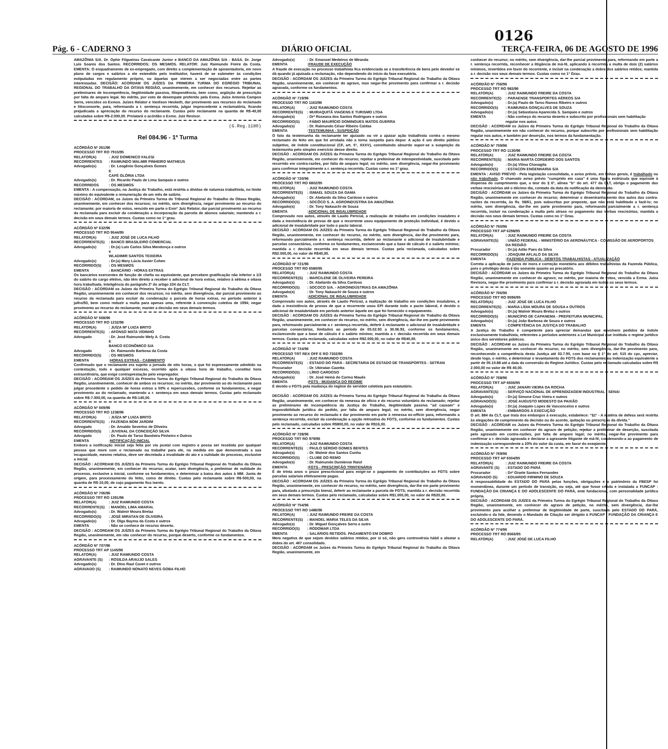0126
Pág. 6 - CADERNO 3 DIÁRIO OFICIAL TERÇA-FEIRA, 06 DE AGOSTO DE 1996
AMAZÔNIA S/A. Dr. Ophir Filgueiras Cavalcante Junior e BANCO DA AMAZÔNIA S/A - BASA. Dr. Jorge Luis Soares dos Santos. RECORRIDOS: OS MESMOS. RELATOR: Juiz Raimundo Freire da Costa. EMENTA: O enquadramento de ex-empregado, com direito a complementação de aposentadoria, em novo plano de cargos e salários a ele estendido pelo instituidor, haverá de se submeter às condições estipuladas em regulamento próprio, ou àquelas que vierem a ser negociadas entre as partes interessadas. DECISÃO: ACORDAM OS JUÍZES DA PRIMEIRA TURMA DO EGRÉGIO TRIBUNAL REGIONAL DO TRABALHO DA OITAVA REGIÃO, unanimemente, em conhecer dos recursos. Rejeitar as preliminares de incompetência, ilegitimidade passiva, litispendência, bem como, argüição de prescrição por falta de amparo legal. No mérito, por voto de desempate proferido pela Exma. Juíza Antonia Campos Serra, vencidos os Exmos. Juízes Relator e Vanilson Hesketh, dar provimento aos recursos do reclamado e litisconsorte, para, reformando a r. sentença recorrida, julgar improcedente a reclamatória, ficando prejudicada a apreciação do recurso do reclamante. Custas pelo reclamante na quantia de R$-40,00 calculadas sobre R$-2.000,00. Prolatará o acórdão o Exmo. Juiz Revisor.
(G.Reg.1180)
Rel 084.96 - 1ª Turma
ACÓRDÃO Nº 261/96
PROCESSO TRT RO 7915/95
RELATOR(A): JUIZ DOMENICO FALESI
RECORRENTES: RAIMUNDO WALMIR PINHEIRO MATHEUS
Advogado(s): Dr. Leogênio Gonçalves Gomes
E
CAFÉ GLÓRIA LTDA
Advogado(s): Dr. Ricardo Paulo de Lima Sampaio e outros
RECORRIDOS: OS MESMOS
EMENTA : A compensação, na Justiça do Trabalho, está restrita a dívidas de natureza trabalhista, no limite máximo do equivalente a remuneração de um mês de salário.
DECISÃO : ACORDAM, os Juízes da Primeira Turma do Tribunal Regional do Trabalho da Oitava Região, unanimemente, em conhecer dos recursos; no mérito, sem divergência, negar provimento ao recurso do reclamante; por maioria de votos, vencido em parte o Exmº Juiz Relator, dar parcial provimento ao recurso da reclamada para excluir da condenação a incorporação da parcela de abonos salariais; mantendo a r. decisão em seus demais termos. Custas como no 1º grau.
ACÓRDÃO Nº 632/96
PROCESSO TRT RO 9544/95
RELATOR(A): JUIZ JOSÉ DE LUCA FILHO
RECORRENTE(S): BANCO BRASILEIRO COMERCIAL
Advogado(s): Dr.(a) Luis Carlos Silva Mendonça e outros
e
WLADIMIR SANTOS TEIXEIRA
Advogado(s): Dr.(a) Mary Lúcia Xavier Cohen
RECORRIDO(S): OS MESMOS
EMENTA: BANCÁRIO - HORAS EXTRAS
Os bancários exercentes de função de chefia ou equivalente, que percebem gratificação não inferior a 1/3 do salário do cargo efetivo, não têm direito a receber o adicional de hora extras, relativo à sétima e oitava hora trabalhada. Inteligência do parágrafo 2º do artigo 224 da CLT.
DECISÃO : ACORDAM os Juízes da Primeira Turma do Egrégio Tribunal Regional do Trabalho da Oitava Região, unanimemente em conhecer dos recursos; no mérito, sem divergência, dar parcial provimento ao recurso da reclamada para excluir da condenação a parcela de horas extras, no período anterior à julho/93, bem como reduzir a multa para apenas uma, referente à convenção coletiva de 1994; negar provimento ao recurso do reclamante; manter a decisão em seus demais termos.
ACÓRDÃO Nº 668/96
PROCESSO TRT RO 1232/96
RELATOR(A): JUÍZA Mª LUIZA BRITO
RECORRENTE(S): AFONSO MATA VIDINHO
Advogado: Dr. José Raimundo Wely A. Costa
E
BANCO ECONÔMICO S/A
Advogado: Dr. Raimundo Barbosa da Costa
RECORRIDO(S): OS MESMOS
EMENTA: HORAS EXTRAS - CABIMENTO
Confirmado que o reclamante era sujeito a jornada de oito horas, o que foi expressamente admitido na contestação, todo e qualquer excesso, ocorrido após a oitava hora de trabalho, constitui hora extraordinária, que exige contraprestação pelo empregador.
DECISÃO : ACORDAM OS JUÍZES da Primeira Turma do Egrégio Tribunal Regional do Trabalho da Oitava Região, unanimemente, conhecer de ambos os recursos; no mérito, dar provimento ao do reclamante para julgar procedente o pedido de horas extras a 50% e repercussões, conforme os fundamentos, e negar provimento ao do reclamado, mantendo a r. sentença em seus demais termos. Custas pelo reclamado sobre R$-7.000,00, na quantia de R$-140,00.
ACÓRDÃO Nº 669/96
PROCESSO TRT RO 1238/96
RELATOR(A): JUÍZA Mª LUIZA BRITO
RECORRENTE(S): FAZENDA BOM JARDIM
Advogado: Dr. Arnaldo Severino de Oliveira
RECORRIDO(S): JUVENAL DA CONCEIÇÃO SILVA
Advogado: Dr. Paulo de Tarso Bandeira Pinheiro e Outros
EMENTA: NOTIFICAÇÃO INICIAL
Embora a notificação inicial seja feita por via postal com registro e possa ser recebida por qualquer pessoa que more com o reclamado ou trabalhe para ele, na medida em que demonstrada a sua incapacidade, mesmo relativa, deve ser decretada a invalidade do ato e a nulidade do processo, exclusive a inicial.
DECISÃO : ACORDAM OS JUÍZES da Primeira Turma do Egrégio Tribunal Regional do Trabalho da Oitava Região, unanimemente, em conhecer do recurso; acatar, sem divergência, a preliminar de nulidade do processo, exclusive a inicial, conforme os fundamentos, e determinar a baixa dos autos à MM. Junta de origem, para processamento do feito, como de direito. Custas pelo reclamante sobre R$-500,00, na quantia de R$-10,00, de cujo pagamento fica isento.
ACÓRDÃO Nº 706/96
PROCESSO TRT RO 1391/96
RELATOR(A): JUIZ RAIMUNDO COSTA
RECORRENTE(S): MANOEL LIMA AMARAL
Advogado(s): Dr. Walmir Moura Brelaz
RECORRIDO(S): JOSÉ MIRATAN DE OLIVEIRA
Advogado(s): Dr. Olga Bayma da Costa e outros
EMENTA: Não se conhece de recurso deserto.
DECISÃO : ACORDAM OS JUÍZES da Primeira Turma do Egrégio Tribunal Regional do Trabalho da Oitava Região, unanimemente, em não conhecer do recurso, porque deserto, conforme os fundamentos.
ACÓRDÃO Nº 707/96
PROCESSO TRT AP 1145/96
RELATOR(A): JUIZ RAIMUNDO COSTA
AGRAVANTE (S): ROSILDA ARAUJO SALES
Advogado(s): Dr. Dino Raul Cavet e outros
AGRAVADO (S): RAIMUNDO NONATO NEVES GOBA FILHO
Advogado(s): Dr. Emanoel Medeiros de Miranda
EMENTA: FRAUDE DE EXECUÇÃO
A fraude de execução no processo trabalhista fica evidenciada se a transferência de bens pelo devedor se dá quando já ajuizada a reclamação, não dependendo do início da fase executória.
DECISÃO : ACORDAM OS JUÍZES da Primeira Turma do Egrégio Tribunal Regional do Trabalho da Oitava Região, unanimemente, em conhecer do agravo, mas negar-lhe provimento para confirmar a r. decisão agravada, conforme os fundamentos.
ACÓRDÃO Nº 719/96
PROCESSO TRT RO 1163/96
RELATOR(A): JUIZ RAIMUNDO COSTA
RECORRENTE(S): MUIRAQUITÃ VIAGENS E TURISMO LTDA
Advogado(s): Drª Roseana dos Santos Rodrigues e outros
RECORRIDO(S): FÁBIO MAURÍCIO DOMINGUES MATOS GUERRA
Advogado(s): Dr. Raimundo César Ribeiro Caldas
EMENTA: TESTEMUNHA - SUSPEIÇÃO
O fato da testemunha da reclamante ter ajuizado ou vir a ajuizar ação trabalhista contra o mesmo reclamado do feito em que foi arrolada não a torna suspeita para depor. A ação é um direito público subjetivo, de índole constitucional (CF, art. 5º, XXXV), constituindo absurdo supor-se a suspeição da testemunha pelo simples exercício desse direito.
DECISÃO : ACORDAM OS JUÍZES da Primeira Turma do Egrégio Tribunal Regional do Trabalho da Oitava Região, unanimemente, em conhecer do recurso; rejeitar a preliminar de intempestividade, suscitada pelo recorrido em contra-razões, por falta de amparo legal; no mérito, sem divergência, negar-lhe provimento para confirmar integralmente a r. sentença recorrida. Custas como no 1º grau.
ACÓRDÃO Nº 720/96
PROCESSO TRT RO 6802/95
RELATOR(A): JUIZ RAIMUNDO COSTA
RECORRENTE(S): ISMAEL SOUZA DA GAMA
Advogado(s): Dr. Abelardo da Silva Cardoso e outros
RECORRIDO(S): SOCÔCO S. A. AGROINDÚSTRIA DA AMAZÔNIA
Advogado(s): Dr. Tony Nakauchi de Souza
EMENTA: ADICIONAL DE INSALUBRIDADE
Comprovado nos autos, através de Laudo Pericial, a realização de trabalho em condições insalubres e dada a inexistência de provas de que o recorrente usou equipamento de proteção individual, é devido o adicional de insalubridade por todo o pacto laboral.
DECISÃO : ACORDAM OS JUÍZES da Primeira Turma do Egrégio Tribunal Regional do Trabalho da Oitava Região, unanimemente, em conhecer do recurso, no mérito, sem divergência, dar-lhe provimento para, reformando parcialmente a r. sentença recorrida, deferir ao reclamante o adicional de insalubridade e parcelas consectárias, conforme os fundamentos, esclarecendo que a base de cálculo é o salário mínimo; mantida a r. decisão recorrida em seus demais termos. Custas pela reclamada, calculadas sobre R$2.000,00, no valor de R$40,00.
ACÓRDÃO Nº 721/96
PROCESSO TRT RO 6580/95
RELATOR(A): JUIZ RAIMUNDO COSTA
RECORRENTE(S): MARCILENE DE OLIVEIRA PEREIRA
Advogado(s): Dr. Abelardo da Silva Cardoso
RECORRIDO(S): SOCOCO S/A. - AGROINDÚSTRIAS DA AMAZÔNIA
Advogado(s): Dr. Tony Nakauchi de Souza e outros
EMENTA: ADICIONAL DE INSALUBRIDADE
Comprovado nos autos, através de Laudo Pericial, a realização de trabalho em condições insalubres, e dada a inexistência de provas de que a recorrente usou EPI durante todo o pacto laboral, é devido o adicional de insalubridade em período anterior àquele em que foi fornecido o equipamento.
DECISÃO : ACORDAM OS JUÍZES da Primeira Turma do Egrégio Tribunal Regional do Trabalho da Oitava Região, unanimemente, em conhecer do recurso, no mérito, sem divergência, dar-lhe em parte provimento para, reformando parcialmente a r. sentença recorrida, deferir à reclamante o adicional de insalubridade e parcelas consectárias, limitados ao período de 05.02.93 a 30.06.93, conforme os fundamentos, esclarecendo que a base de cálculo é o salário mínimo; mantida a r. decisão recorrida em seus demais termos. Custas pela reclamada, calculadas sobre R$2.000,00, no valor de R$40,00.
ACÓRDÃO Nº 724/96
PROCESSO TRT REX OFF E RO 7302/95
RELATOR(A): JUIZ RAIMUNDO COSTA
RECORRENTE(S): ESTADO DO PARÁ - SECRETARIA DE ESTADO DE TRANSPORTES - SETRAN
Procurador: Dr. Ubiratan Cazetta
RECORRIDO(S): LÍRIO CARDOSO
Advogado(s): Dr. José Heinà do Carmo Maués
EMENTA: FGTS - MUDANÇA DO REGIME
É devido o FGTS pela mudança do regime do servidor celetista para estatutário.
DECISÃO : ACORDAM OS JUÍZES da Primeira Turma do Egrégio Tribunal Regional do Trabalho da Oitava Região, unanimemente, em conhecer da remessa de ofício e do recurso voluntário do reclamado; rejeitar as preliminares de incompetência da Justiça do Trabalho, ilegitimidade passiva "ad causam" e impossibilidade jurídica do pedido, por falta de amparo legal; no mérito, sem divergência, negar provimento ao recurso do reclamado e dar provimento em parte à remessa ex-officio para, reformando a sentença recorrida, excluir da condenação a opção retroativa do FGTS, conforme os fundamentos. Custas pelo reclamado, calculadas sobre R$800,00, no valor de R$16,00.
ACÓRDÃO Nº 728/96
PROCESSO TRT RO 979/96
RELATOR(A): JUIZ RAIMUNDO COSTA
RECORRENTE(S): PAULO SÉRGIO GOMES BENTES
Advogado(s): Dr. Walmir dos Santos Cunha
RECORRIDO(S): CLUBE DO REMO
Advogado(s): Dr. Raimundo Dumiense Raiol
EMENTA: FGTS - PRESCRIÇÃO TRINTENÁRIA
É de trinta anos o prazo prescricional para exigir-se o pagamento de contribuições ao FGTS sobre parcelas salariais efetivamente pagas.
DECISÃO : ACORDAM OS JUÍZES da Primeira Turma do Egrégio Tribunal Regional do Trabalho da Oitava Região, unanimemente, em conhecer do recurso, no mérito, sem divergência, dar-lhe em parte provimento para, afastada a prescrição bienal, deferir ao reclamante a parcela de FGTS; mantida a r. decisão recorrida em seus demais termos. Custas pelo reclamado, calculadas sobre R$1.000,00, no valor de R$20,00.
ACÓRDÃO Nº 754/96
PROCESSO TRT RO 1486/96
RELATOR(A): JUIZ RAIMUNDO FREIRE DA COSTA
RECORRENTE(S): MANOEL MARIA TELES DA SILVA
Advogado(s): Dr. Miguel Gonçalves Serra e outro
RECORRIDO(S): RODOMAR LTDA
EMENTA: SALÁRIOS RETIDOS. PAGAMENTO EM DOBRO
Mera negativa de que sejam devidos salários retidos, por si só, não gera controvérsia hábil a afastar a dobra do art. 467 consolidado.
DECISÃO : ACORDAM os Juízes da Primeira Turma do Egrégio Tribunal Regional do Trabalho da Oitava Região, unanimemente, em
conhecer do recurso; no mérito, sem divergência, dar-lhe parcial provimento para, reformando em parte a r. sentença recorrida, reconhecer a litigância de má-fé, aplicando à recorrida a multa de dois (2) salários mínimos, revertidos em favor do recorrente, e incluir na condenação a dobra dos salários retidos; mantida a r. decisão nos seus demais termos. Custas como no 1º Grau.
ACÓRDÃO Nº 756/96
PROCESSO TRT RO 983/96
RELATOR(A): JUIZ RAIMUNDO FREIRE DA COSTA
RECORRENTE(S): PARAENSE TRANSPORTES AÉREOS S/A
Advogado(s): Dr.(a) Paulo de Tarso Ramos Ribeiro e outros
RECORRIDO(S): RAIMUNDA GONÇALVES DE SOUZA
Advogado(s): Dr.(a) Sebastiana Aparecida S. Sampaio e outros
EMENTA: Não conheço do recurso deserto e subscrito por profissionais sem habilitação regular nos autos.
DECISÃO : ACORDAM os Juízes da Primeira Turma do Egrégio Tribunal Regional do Trabalho da Oitava Região, unanimemente em não conhecer do recurso, porque subscrito por profissionais sem habilitação regular nos autos, e também por deserção, nos termos da fundamentação.
ACÓRDÃO Nº 759/96
PROCESSO TRT RO 1130/96
RELATOR(A): JUIZ RAIMUNDO FREIRE DA COSTA
RECORRENTE(S): MARIA MARTA CORDEIRO DOS SANTOS
Advogado(s): Dr.(a) Vilma Chavaglia
RECORRIDO(S): ESTACON ENGENHARIA S/A
EMENTA : AVISO PRÉVIO - Pela legislação consolidada, o aviso prévio, em linhas gerais, é trabalhado ou não trabalhado. O chamado aviso prévio "cumprido em casa" é uma figura esdrúxula que equivale à dispensa do cumprimento que, a teor do § 6º, alínea "b" do art. 477 da CLT, obriga o pagamento das verbas rescisórias até o décimo dia, contado da data da notificação da demissão.
DECISÃO : ACORDAM os Juízes da Primeira Turma do Egrégio Tribunal Regional do Trabalho da Oitava Região, unanimemente em conhecer do recurso; determinar o desentranhamento dos autos das contra-razões da recorrida, às fls. 58/61, pois subscritas por preposto, que não está habilitado a fazê-lo; no mérito, sem divergência, dar-lhe em parte provimento para, reformando parcialmente a r. sentença recorrida, incluir na condenação a multa pelo atraso no pagamento das verbas rescisórias; mantida a decisão nos seus demais termos. Custas como no 1º Grau.
ACÓRDÃO Nº 760/96
PROCESSO TRT AP 6298/95
RELATOR(A): JUIZ RAIMUNDO FREIRE DA COSTA
AGRAVANTE(S): UNIÃO FEDERAL - MINISTÉRIO DA AERONÁUTICA - COMISSÃO DE AEROPORTOS DA REGIÃO
Procurador: Dr.(a) Adão Paes da Silva
RECORRIDO(S): JOAQUIM AFLALO DA SILVA
EMENTA: FAZENDA PÚBLICA - DÉBITOS TRABALHISTAS - ATUALIZAÇÃO
Correta a aplicação de juros de mora e correção monetária aos débitos trabalhistas da Fazenda Pública, pois o privilégio desta é tão somente quanto ao precatório.
DECISÃO : ACORDAM os Juízes da Primeira Turma do Egrégio Tribunal Regional do Trabalho da Oitava Região, unanimemente em conhecer do agravo; no mérito, por maioria de votos, vencida a Exma. Juíza Revisora, negar-lhe provimento para confirmar a r. decisão agravada em todos os seus termos.
ACÓRDÃO Nº 766/96
PROCESSO TRT RO 9596/95
RELATOR(A): JUIZ JOSÉ DE LUCA FILHO
RECORRENTE(S): MARIA LÍDIA MOURA DE SOUSA e OUTROS
Advogado(s): Dr.(a) Walmir Moura Brelaz e outros
RECORRIDO(S): MUNICÍPIO DE CAPANEMA - PREFEITURA MUNICIPAL
Advogado(s): Dr.(a) João Barbosa de Souza e outros
EMENTA: COMPETÊNCIA DA JUSTIÇA DO TRABALHO
A Justiça do Trabalho é competente para apreciar demandas que envolvem pedidos de índole exclusivamente trabalhista, referentes a períodos anteriores a Lei Municipal que instituiu o regime jurídico único dos servidores públicos.
DECISÃO : ACORDAM os Juízes da Primeira Turma do Egrégio Tribunal Regional do Trabalho da Oitava Região, unanimemente em conhecer do recurso; no mérito, sem divergência, dar-lhe provimento para, reconhecendo a competência desta Justiça até 03.7.90, com base no § 1º do art. 515 do cpc, apreciar, desde logo, o mérito, e determinar o levantamento do FGTS dos reclamantes ou indenização equivalente a partir de 05.10.88 até a data da conversão do Regime Jurídico. Custas pelo reclamado calculadas sobre R$ 2.000,00 no valor de R$ 40,00.
ACÓRDÃO Nº 768/96
PROCESSO TRT AP 6606/95
RELATOR(A): JUIZ JANARI VIEIRA DA ROCHA
AGRAVANTE(S): SERVIÇO NACIONAL DE APRENDIZAGEM INDUSTRIAL - SENAI
Advogado(s): Dr.(a) Simone Cruz Vieira e outros
AGRAVADO(S): JOSÉ AUGUSTO MODESTO DA PAIXÃO
Advogado(s): Dr.(a) Joaquim Lopes de Vasconcelos e outros
EMENTA: EMBARGOS À EXECUÇÃO
O art. 884 da CLT, que trata dos embargos à execução, estabelece: "§1º - A matéria de defesa será restrita às alegações de cumprimento da decisão ou do acordo, quitação ou prescrição da dívida."
DECISÃO : ACORDAM os Juízes da Primeira Turma do Egrégio Tribunal Regional do Trabalho da Oitava Região, unanimemente em conhecer do agravo de petição; rejeitar a preliminar de deserção, suscitada pelo agravado em contra-razões, por falta de amparo legal; no mérito, negar-lhe provimento para confirmar a r. decisão agravada e declarar a agravante litigante de má-fé, condenando-a ao pagamento de indenização correspondente a 20% do valor da custa, em favor do exeqüente.
ACÓRDÃO Nº 769/96
PROCESSO TRT AP 6504/95
RELATOR(A): JUIZ RAIMUNDO FREIRE DA COSTA
AGRAVANTE (S): ESTADO DO PARÁ
Procurador: Drª Gisele Santos Fernandes
AGRAVADO (S): EDUARDO FIRMINO DE SOUZA
A responsabilidade do ESTADO DO PARÁ pelas funções, obrigações e o patrimônio da FBESP foi momentânea, durante um período de transição, ou seja, até que fosse criada e instalada a FUNCAP - FUNDAÇÃO DA CRIANÇA E DO ADOLESCENTE DO PARÁ, ente fundacional, com personalidade jurídica própria.
DECISÃO : ACORDAM OS JUÍZES da Primeira Turma do Egrégio Tribunal Regional do Trabalho da Oitava Região, unanimemente, em conhecer do agravo de petição, no mérito, sem divergência, dar-lhe provimento para acolher a preliminar de ilegitimidade de parte, suscitada pelo ESTADO DO PARÁ, excluindo-o da lide, devendo o Mandado de Citação ser dirigido à FUNCAP - FUNDAÇÃO DA CRIANÇA E DO ADOLESCENTE DO PARÁ.
ACÓRDÃO Nº 774/96
PROCESSO TRT RO 8566/95
RELATOR(A): JUIZ JOSÉ DE LUCA FILHO